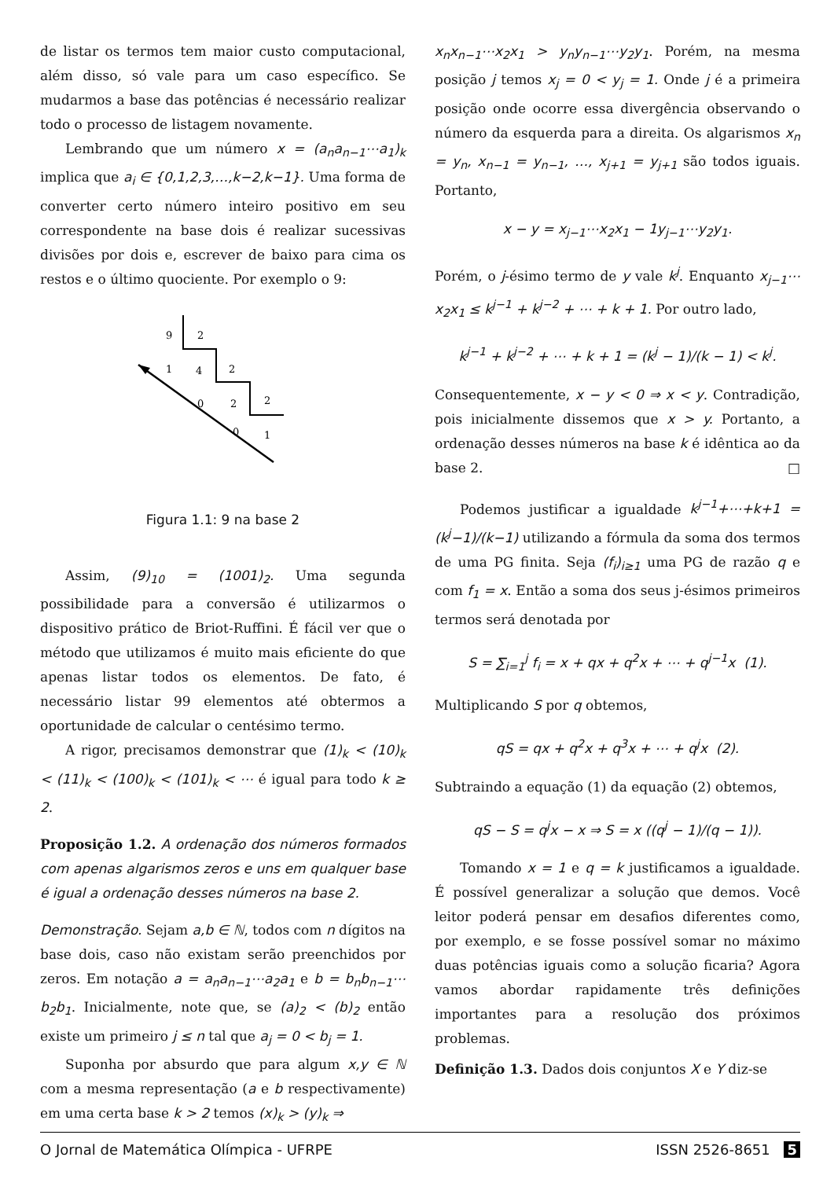de listar os termos tem maior custo computacional, além disso, só vale para um caso específico. Se mudarmos a base das potências é necessário realizar todo o processo de listagem novamente.
Lembrando que um número x = (a<sub>n</sub>a<sub>n−1</sub>⋯a<sub>1</sub>)<sub>k</sub> implica que a<sub>i</sub> ∈ {0,1,2,3,…,k−2,k−1}. Uma forma de converter certo número inteiro positivo em seu correspondente na base dois é realizar sucessivas divisões por dois e, escrever de baixo para cima os restos e o último quociente. Por exemplo o 9:
9
2
1
4
2
0
2
2
0
1
Figura 1.1: 9 na base 2
Assim, (9)<sub>10</sub> = (1001)<sub>2</sub>. Uma segunda possibilidade para a conversão é utilizarmos o dispositivo prático de Briot-Ruffini. É fácil ver que o método que utilizamos é muito mais eficiente do que apenas listar todos os elementos. De fato, é necessário listar 99 elementos até obtermos a oportunidade de calcular o centésimo termo.
A rigor, precisamos demonstrar que (1)<sub>k</sub> < (10)<sub>k</sub> < (11)<sub>k</sub> < (100)<sub>k</sub> < (101)<sub>k</sub> < ⋯ é igual para todo k ≥ 2.
Proposição 1.2. A ordenação dos números formados com apenas algarismos zeros e uns em qualquer base é igual a ordenação desses números na base 2.
Demonstração. Sejam a,b ∈ ℕ, todos com n dígitos na base dois, caso não existam serão preenchidos por zeros. Em notação a = a<sub>n</sub>a<sub>n−1</sub>⋯a<sub>2</sub>a<sub>1</sub> e b = b<sub>n</sub>b<sub>n−1</sub>⋯b<sub>2</sub>b<sub>1</sub>. Inicialmente, note que, se (a)<sub>2</sub> < (b)<sub>2</sub> então existe um primeiro j ≤ n tal que a<sub>j</sub> = 0 < b<sub>j</sub> = 1.
Suponha por absurdo que para algum x,y ∈ ℕ com a mesma representação (a e b respectivamente) em uma certa base k > 2 temos (x)<sub>k</sub> > (y)<sub>k</sub> ⇒
x<sub>n</sub>x<sub>n−1</sub>⋯x<sub>2</sub>x<sub>1</sub> > y<sub>n</sub>y<sub>n−1</sub>⋯y<sub>2</sub>y<sub>1</sub>. Porém, na mesma posição j temos x<sub>j</sub> = 0 < y<sub>j</sub> = 1. Onde j é a primeira posição onde ocorre essa divergência observando o número da esquerda para a direita. Os algarismos x<sub>n</sub> = y<sub>n</sub>, x<sub>n−1</sub> = y<sub>n−1</sub>, …, x<sub>j+1</sub> = y<sub>j+1</sub> são todos iguais. Portanto,
x − y = x<sub>j−1</sub>⋯x<sub>2</sub>x<sub>1</sub> − 1y<sub>j−1</sub>⋯y<sub>2</sub>y<sub>1</sub>.
Porém, o j-ésimo termo de y vale k<sup>j</sup>. Enquanto x<sub>j−1</sub>⋯x<sub>2</sub>x<sub>1</sub> ≤ k<sup>j−1</sup> + k<sup>j−2</sup> + ⋯ + k + 1. Por outro lado,
k<sup>j−1</sup> + k<sup>j−2</sup> + ⋯ + k + 1 = (k<sup>j</sup> − 1)/(k − 1) < k<sup>j</sup>.
Consequentemente, x − y < 0 ⇒ x < y. Contradição, pois inicialmente dissemos que x > y. Portanto, a ordenação desses números na base k é idêntica ao da base 2. □
Podemos justificar a igualdade k<sup>j−1</sup>+⋯+k+1 = (k<sup>j</sup>−1)/(k−1) utilizando a fórmula da soma dos termos de uma PG finita. Seja (f<sub>i</sub>)<sub>i≥1</sub> uma PG de razão q e com f<sub>1</sub> = x. Então a soma dos seus j-ésimos primeiros termos será denotada por
S = ∑<sub>i=1</sub><sup>j</sup> f<sub>i</sub> = x + qx + q<sup>2</sup>x + ⋯ + q<sup>j−1</sup>x (1).
Multiplicando S por q obtemos,
qS = qx + q<sup>2</sup>x + q<sup>3</sup>x + ⋯ + q<sup>j</sup>x (2).
Subtraindo a equação (1) da equação (2) obtemos,
qS − S = q<sup>j</sup>x − x ⇒ S = x ((q<sup>j</sup> − 1)/(q − 1)).
Tomando x = 1 e q = k justificamos a igualdade. É possível generalizar a solução que demos. Você leitor poderá pensar em desafios diferentes como, por exemplo, e se fosse possível somar no máximo duas potências iguais como a solução ficaria? Agora vamos abordar rapidamente três definições importantes para a resolução dos próximos problemas.
Definição 1.3. Dados dois conjuntos X e Y diz-se
O Jornal de Matemática Olímpica - UFRPE ISSN 2526-8651 5